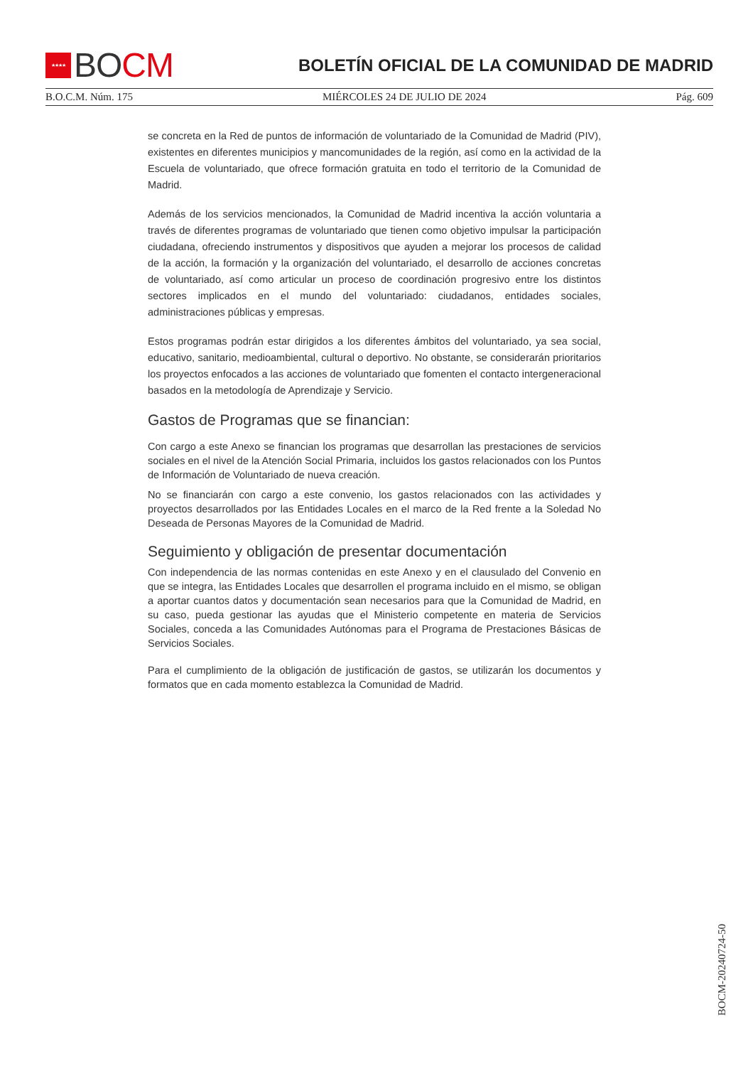★★★★ BO CM
BOLETÍN OFICIAL DE LA COMUNIDAD DE MADRID
B.O.C.M. Núm. 175 MIÉRCOLES 24 DE JULIO DE 2024 Pág. 609
se concreta en la Red de puntos de información de voluntariado de la Comunidad de Madrid (PIV), existentes en diferentes municipios y mancomunidades de la región, así como en la actividad de la Escuela de voluntariado, que ofrece formación gratuita en todo el territorio de la Comunidad de Madrid.
Además de los servicios mencionados, la Comunidad de Madrid incentiva la acción voluntaria a través de diferentes programas de voluntariado que tienen como objetivo impulsar la participación ciudadana, ofreciendo instrumentos y dispositivos que ayuden a mejorar los procesos de calidad de la acción, la formación y la organización del voluntariado, el desarrollo de acciones concretas de voluntariado, así como articular un proceso de coordinación progresivo entre los distintos sectores implicados en el mundo del voluntariado: ciudadanos, entidades sociales, administraciones públicas y empresas.
Estos programas podrán estar dirigidos a los diferentes ámbitos del voluntariado, ya sea social, educativo, sanitario, medioambiental, cultural o deportivo. No obstante, se considerarán prioritarios los proyectos enfocados a las acciones de voluntariado que fomenten el contacto intergeneracional basados en la metodología de Aprendizaje y Servicio.
Gastos de Programas que se financian:
Con cargo a este Anexo se financian los programas que desarrollan las prestaciones de servicios sociales en el nivel de la Atención Social Primaria, incluidos los gastos relacionados con los Puntos de Información de Voluntariado de nueva creación.
No se financiarán con cargo a este convenio, los gastos relacionados con las actividades y proyectos desarrollados por las Entidades Locales en el marco de la Red frente a la Soledad No Deseada de Personas Mayores de la Comunidad de Madrid.
Seguimiento y obligación de presentar documentación
Con independencia de las normas contenidas en este Anexo y en el clausulado del Convenio en que se integra, las Entidades Locales que desarrollen el programa incluido en el mismo, se obligan a aportar cuantos datos y documentación sean necesarios para que la Comunidad de Madrid, en su caso, pueda gestionar las ayudas que el Ministerio competente en materia de Servicios Sociales, conceda a las Comunidades Autónomas para el Programa de Prestaciones Básicas de Servicios Sociales.
Para el cumplimiento de la obligación de justificación de gastos, se utilizarán los documentos y formatos que en cada momento establezca la Comunidad de Madrid.
BOCM-20240724-50